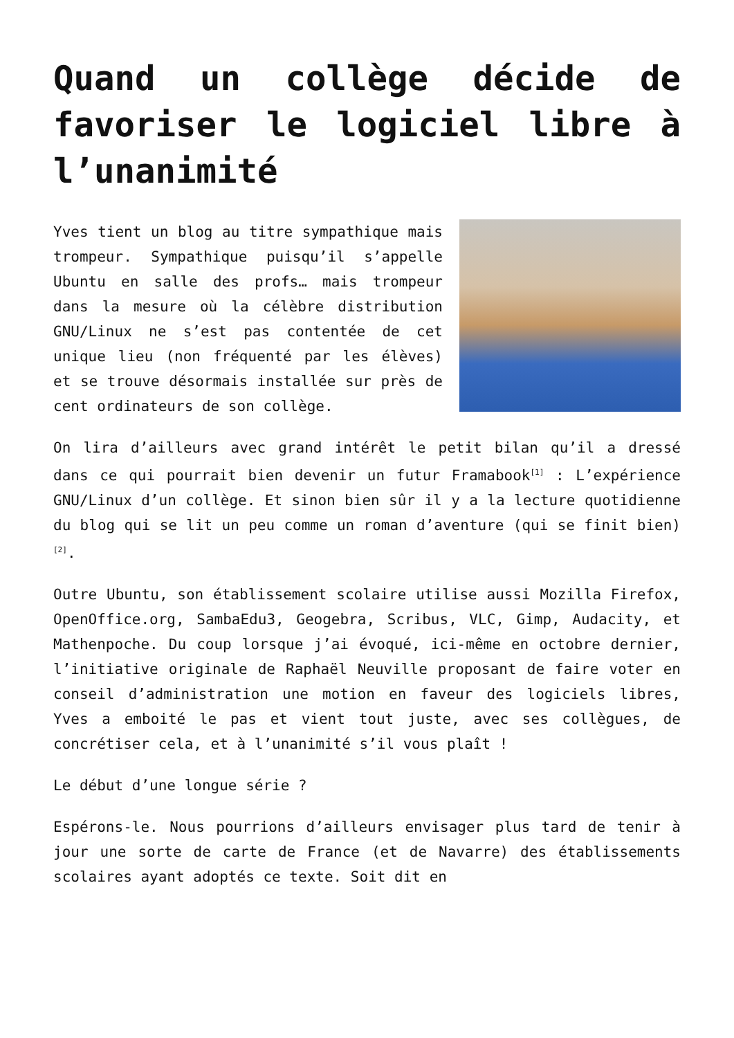Quand un collège décide de favoriser le logiciel libre à l’unanimité
Yves tient un blog au titre sympathique mais trompeur. Sympathique puisqu’il s’appelle Ubuntu en salle des profs… mais trompeur dans la mesure où la célèbre distribution GNU/Linux ne s’est pas contentée de cet unique lieu (non fréquenté par les élèves) et se trouve désormais installée sur près de cent ordinateurs de son collège.
On lira d’ailleurs avec grand intérêt le petit bilan qu’il a dressé dans ce qui pourrait bien devenir un futur Framabook<sup>[1]</sup> : L’expérience GNU/Linux d’un collège. Et sinon bien sûr il y a la lecture quotidienne du blog qui se lit un peu comme un roman d’aventure (qui se finit bien)<sup>[2]</sup>.
Outre Ubuntu, son établissement scolaire utilise aussi Mozilla Firefox, OpenOffice.org, SambaEdu3, Geogebra, Scribus, VLC, Gimp, Audacity, et Mathenpoche. Du coup lorsque j’ai évoqué, ici-même en octobre dernier, l’initiative originale de Raphaël Neuville proposant de faire voter en conseil d’administration une motion en faveur des logiciels libres, Yves a emboité le pas et vient tout juste, avec ses collègues, de concrétiser cela, et à l’unanimité s’il vous plaît !
Le début d’une longue série ?
Espérons-le. Nous pourrions d’ailleurs envisager plus tard de tenir à jour une sorte de carte de France (et de Navarre) des établissements scolaires ayant adoptés ce texte. Soit dit en